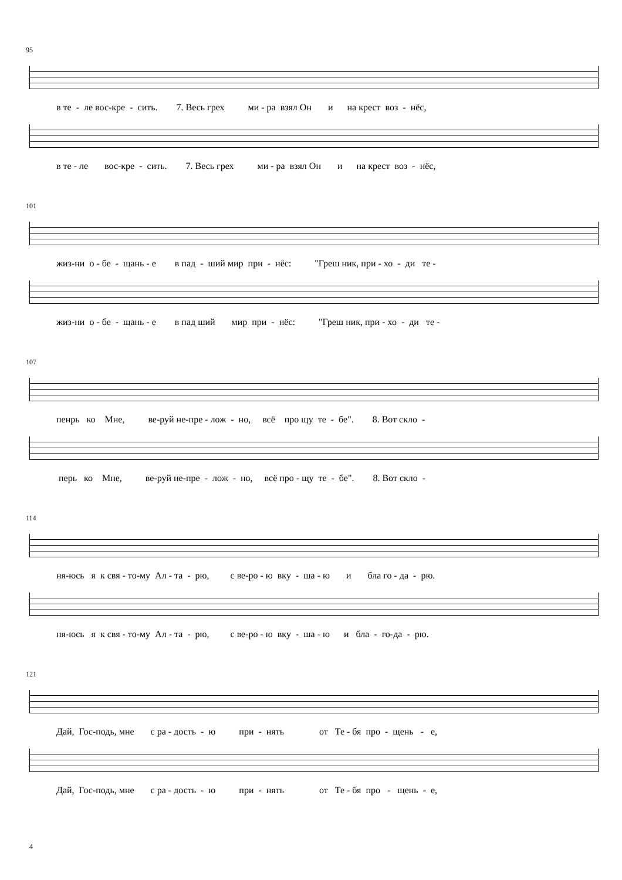95
в те - ле вос-кре - сить. 7. Весь грех ми - ра взял Он и на крест воз - нёс,
в те - ле вос-кре - сить. 7. Весь грех ми - ра взял Он и на крест воз - нёс,
101
жиз-ни о - бе - щань - е в пад - ший мир при - нёс: "Греш ник, при - хо - ди те -
жиз-ни о - бе - щань - е в пад ший мир при - нёс: "Греш ник, при - хо - ди те -
107
пенрь ко Мне, ве-руй не-пре - лож - но, всё про щу те - бе". 8. Вот скло -
перь ко Мне, ве-руй не-пре - лож - но, всё про - щу те - бе". 8. Вот скло -
114
ня-юсь я к свя - то-му Ал - та - рю, с ве-ро - ю вку - ша - ю и бла го - да - рю.
ня-юсь я к свя - то-му Ал - та - рю, с ве-ро - ю вку - ша - ю и бла - го-да - рю.
121
Дай, Гос-подь, мне с ра - дость - ю при - нять от Те - бя про - щень - е,
Дай, Гос-подь, мне с ра - дость - ю при - нять от Те - бя про - щень - е,
4